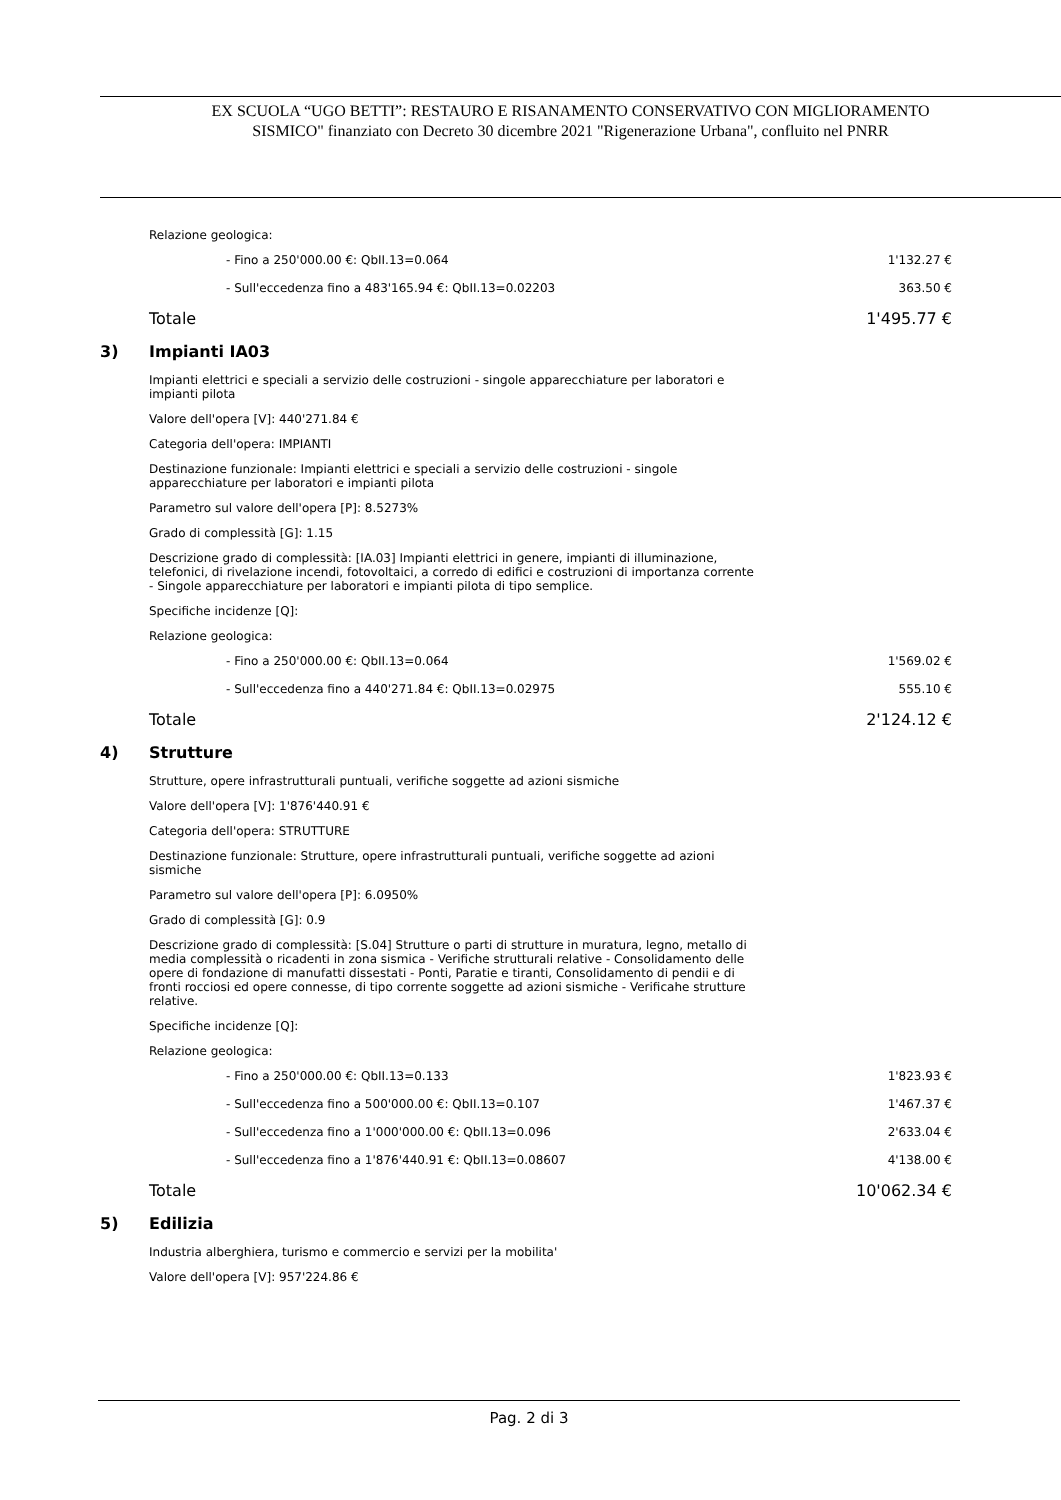EX SCUOLA “UGO BETTI”: RESTAURO E RISANAMENTO CONSERVATIVO CON MIGLIORAMENTO
SISMICO" finanziato con Decreto 30 dicembre 2021 "Rigenerazione Urbana", confluito nel PNRR
Relazione geologica:
- Fino a 250'000.00 €: QbII.13=0.064 1'132.27 €
- Sull'eccedenza fino a 483'165.94 €: QbII.13=0.02203 363.50 €
Totale 1'495.77 €
3) Impianti IA03
Impianti elettrici e speciali a servizio delle costruzioni - singole apparecchiature per laboratori e
impianti pilota
Valore dell'opera [V]: 440'271.84 €
Categoria dell'opera: IMPIANTI
Destinazione funzionale: Impianti elettrici e speciali a servizio delle costruzioni - singole
apparecchiature per laboratori e impianti pilota
Parametro sul valore dell'opera [P]: 8.5273%
Grado di complessità [G]: 1.15
Descrizione grado di complessità: [IA.03] Impianti elettrici in genere, impianti di illuminazione,
telefonici, di rivelazione incendi, fotovoltaici, a corredo di edifici e costruzioni di importanza corrente
- Singole apparecchiature per laboratori e impianti pilota di tipo semplice.
Specifiche incidenze [Q]:
Relazione geologica:
- Fino a 250'000.00 €: QbII.13=0.064 1'569.02 €
- Sull'eccedenza fino a 440'271.84 €: QbII.13=0.02975 555.10 €
Totale 2'124.12 €
4) Strutture
Strutture, opere infrastrutturali puntuali, verifiche soggette ad azioni sismiche
Valore dell'opera [V]: 1'876'440.91 €
Categoria dell'opera: STRUTTURE
Destinazione funzionale: Strutture, opere infrastrutturali puntuali, verifiche soggette ad azioni
sismiche
Parametro sul valore dell'opera [P]: 6.0950%
Grado di complessità [G]: 0.9
Descrizione grado di complessità: [S.04] Strutture o parti di strutture in muratura, legno, metallo di
media complessità o ricadenti in zona sismica - Verifiche strutturali relative - Consolidamento delle
opere di fondazione di manufatti dissestati - Ponti, Paratie e tiranti, Consolidamento di pendii e di
fronti rocciosi ed opere connesse, di tipo corrente soggette ad azioni sismiche - Verificahe strutture
relative.
Specifiche incidenze [Q]:
Relazione geologica:
- Fino a 250'000.00 €: QbII.13=0.133 1'823.93 €
- Sull'eccedenza fino a 500'000.00 €: QbII.13=0.107 1'467.37 €
- Sull'eccedenza fino a 1'000'000.00 €: QbII.13=0.096 2'633.04 €
- Sull'eccedenza fino a 1'876'440.91 €: QbII.13=0.08607 4'138.00 €
Totale 10'062.34 €
5) Edilizia
Industria alberghiera, turismo e commercio e servizi per la mobilita'
Valore dell'opera [V]: 957'224.86 €
Pag. 2 di 3